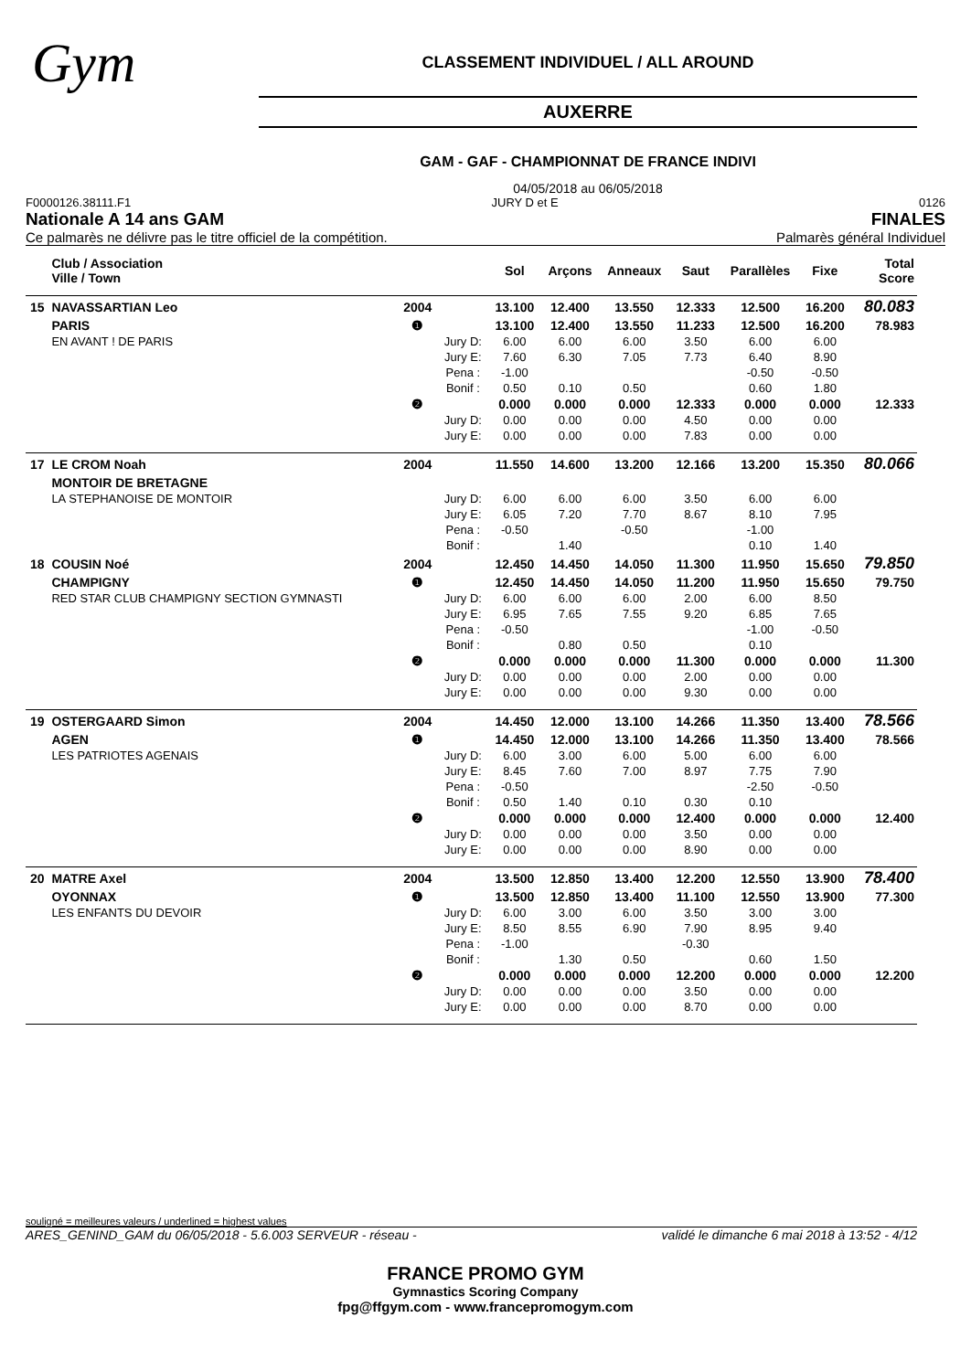Gym
CLASSEMENT INDIVIDUEL / ALL AROUND
AUXERRE
GAM - GAF - CHAMPIONNAT DE FRANCE INDIVI
04/05/2018 au 06/05/2018
F0000126.38111.F1 JURY D et E 0126
Nationale A 14 ans GAM FINALES
Ce palmarès ne délivre pas le titre officiel de la compétition. Palmarès général Individuel
| | Club / Association Ville / Town | | | Sol | Arçons | Anneaux | Saut | Parallèles | Fixe | Total Score |
| --- | --- | --- | --- | --- | --- | --- | --- | --- | --- | --- |
| 15 | NAVASSARTIAN Leo | 2004 | | 13.100 | 12.400 | 13.550 | 12.333 | 12.500 | 16.200 | 80.083 |
| | PARIS | ❶ | | 13.100 | 12.400 | 13.550 | 11.233 | 12.500 | 16.200 | 78.983 |
| | EN AVANT ! DE PARIS | | Jury D: | 6.00 | 6.00 | 6.00 | 3.50 | 6.00 | 6.00 | |
| | | | Jury E: | 7.60 | 6.30 | 7.05 | 7.73 | 6.40 | 8.90 | |
| | | | Pena : | -1.00 | | | | -0.50 | -0.50 | |
| | | | Bonif : | 0.50 | 0.10 | 0.50 | | 0.60 | 1.80 | |
| | | ❷ | | 0.000 | 0.000 | 0.000 | 12.333 | 0.000 | 0.000 | 12.333 |
| | | | Jury D: | 0.00 | 0.00 | 0.00 | 4.50 | 0.00 | 0.00 | |
| | | | Jury E: | 0.00 | 0.00 | 0.00 | 7.83 | 0.00 | 0.00 | |
| 17 | LE CROM Noah | 2004 | | 11.550 | 14.600 | 13.200 | 12.166 | 13.200 | 15.350 | 80.066 |
| | MONTOIR DE BRETAGNE | | | | | | | | | |
| | LA STEPHANOISE DE MONTOIR | | Jury D: | 6.00 | 6.00 | 6.00 | 3.50 | 6.00 | 6.00 | |
| | | | Jury E: | 6.05 | 7.20 | 7.70 | 8.67 | 8.10 | 7.95 | |
| | | | Pena : | -0.50 | | -0.50 | | -1.00 | | |
| | | | Bonif : | | 1.40 | | | 0.10 | 1.40 | |
| 18 | COUSIN Noé | 2004 | | 12.450 | 14.450 | 14.050 | 11.300 | 11.950 | 15.650 | 79.850 |
| | CHAMPIGNY | ❶ | | 12.450 | 14.450 | 14.050 | 11.200 | 11.950 | 15.650 | 79.750 |
| | RED STAR CLUB CHAMPIGNY SECTION GYMNASTI | | Jury D: | 6.00 | 6.00 | 6.00 | 2.00 | 6.00 | 8.50 | |
| | | | Jury E: | 6.95 | 7.65 | 7.55 | 9.20 | 6.85 | 7.65 | |
| | | | Pena : | -0.50 | | | | -1.00 | -0.50 | |
| | | | Bonif : | | 0.80 | 0.50 | | 0.10 | | |
| | | ❷ | | 0.000 | 0.000 | 0.000 | 11.300 | 0.000 | 0.000 | 11.300 |
| | | | Jury D: | 0.00 | 0.00 | 0.00 | 2.00 | 0.00 | 0.00 | |
| | | | Jury E: | 0.00 | 0.00 | 0.00 | 9.30 | 0.00 | 0.00 | |
| 19 | OSTERGAARD Simon | 2004 | | 14.450 | 12.000 | 13.100 | 14.266 | 11.350 | 13.400 | 78.566 |
| | AGEN | ❶ | | 14.450 | 12.000 | 13.100 | 14.266 | 11.350 | 13.400 | 78.566 |
| | LES PATRIOTES AGENAIS | | Jury D: | 6.00 | 3.00 | 6.00 | 5.00 | 6.00 | 6.00 | |
| | | | Jury E: | 8.45 | 7.60 | 7.00 | 8.97 | 7.75 | 7.90 | |
| | | | Pena : | -0.50 | | | | -2.50 | -0.50 | |
| | | | Bonif : | 0.50 | 1.40 | 0.10 | 0.30 | 0.10 | | |
| | | ❷ | | 0.000 | 0.000 | 0.000 | 12.400 | 0.000 | 0.000 | 12.400 |
| | | | Jury D: | 0.00 | 0.00 | 0.00 | 3.50 | 0.00 | 0.00 | |
| | | | Jury E: | 0.00 | 0.00 | 0.00 | 8.90 | 0.00 | 0.00 | |
| 20 | MATRE Axel | 2004 | | 13.500 | 12.850 | 13.400 | 12.200 | 12.550 | 13.900 | 78.400 |
| | OYONNAX | ❶ | | 13.500 | 12.850 | 13.400 | 11.100 | 12.550 | 13.900 | 77.300 |
| | LES ENFANTS DU DEVOIR | | Jury D: | 6.00 | 3.00 | 6.00 | 3.50 | 3.00 | 3.00 | |
| | | | Jury E: | 8.50 | 8.55 | 6.90 | 7.90 | 8.95 | 9.40 | |
| | | | Pena : | -1.00 | | | -0.30 | | | |
| | | | Bonif : | | 1.30 | 0.50 | | 0.60 | 1.50 | |
| | | ❷ | | 0.000 | 0.000 | 0.000 | 12.200 | 0.000 | 0.000 | 12.200 |
| | | | Jury D: | 0.00 | 0.00 | 0.00 | 3.50 | 0.00 | 0.00 | |
| | | | Jury E: | 0.00 | 0.00 | 0.00 | 8.70 | 0.00 | 0.00 | |
souligné = meilleures valeurs / underlined = highest values
ARES_GENIND_GAM du 06/05/2018 - 5.6.003 SERVEUR - réseau - validé le dimanche 6 mai 2018 à 13:52 - 4/12
FRANCE PROMO GYM
Gymnastics Scoring Company
fpg@ffgym.com - www.francepromogym.com